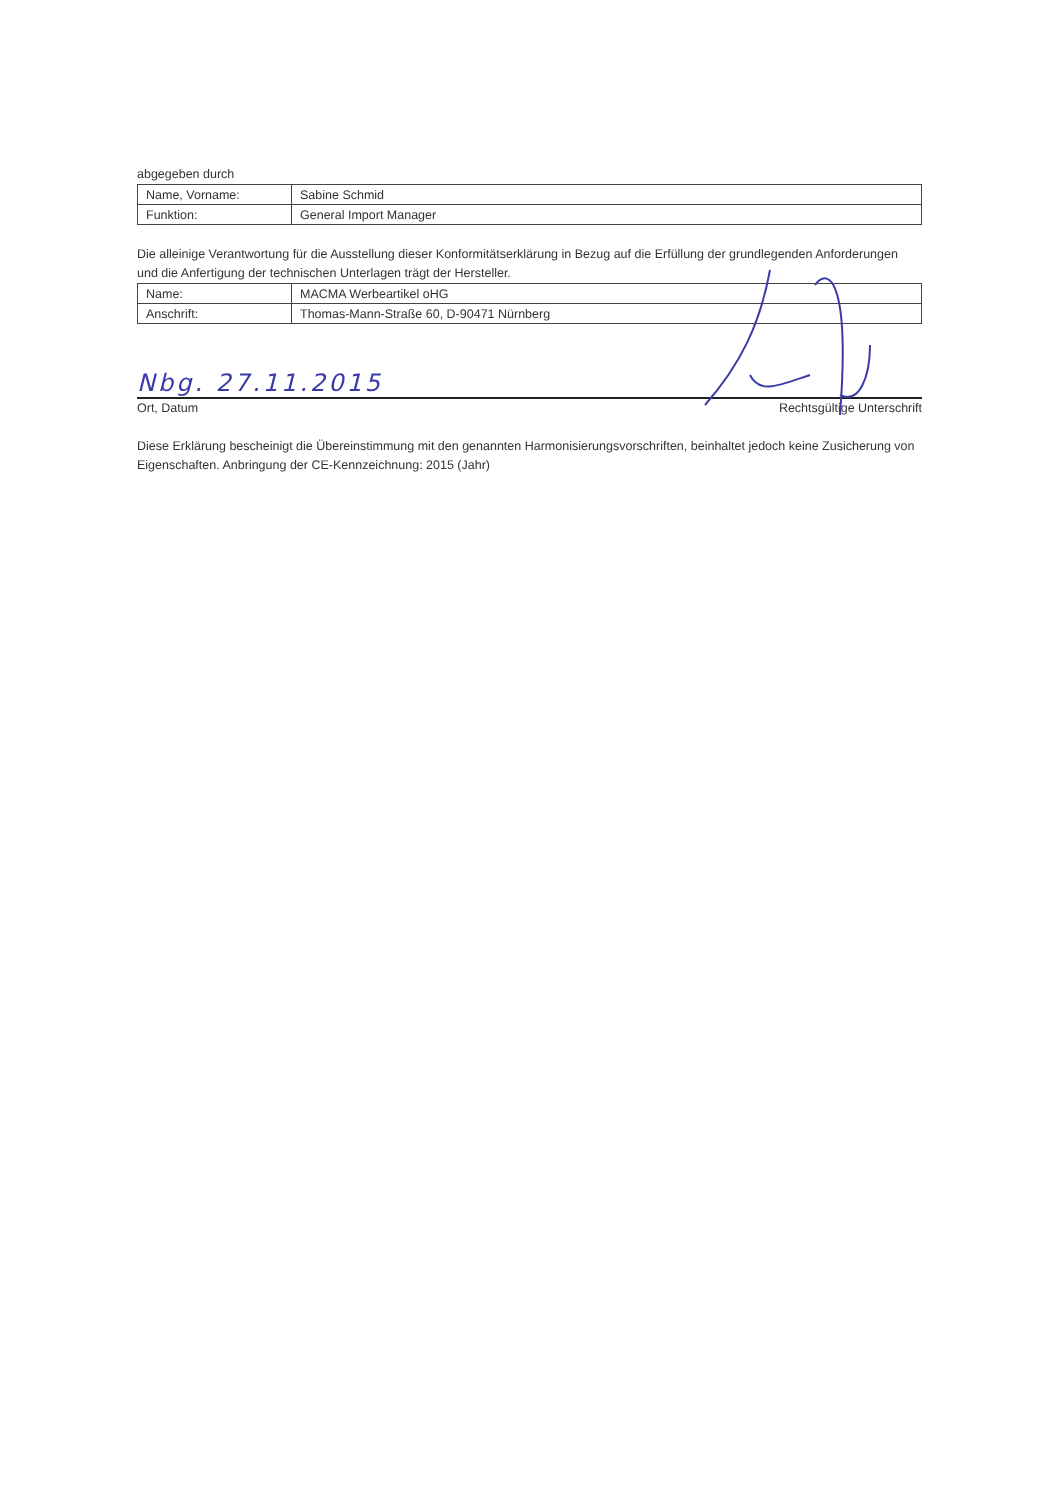abgegeben durch
| Name, Vorname: | Sabine Schmid |
| Funktion: | General Import Manager |
Die alleinige Verantwortung für die Ausstellung dieser Konformitätserklärung in Bezug auf die Erfüllung der grundlegenden Anforderungen und die Anfertigung der technischen Unterlagen trägt der Hersteller.
| Name: | MACMA Werbeartikel oHG |
| Anschrift: | Thomas-Mann-Straße 60, D-90471 Nürnberg |
Nbg. 27.11.2015
Ort, Datum Rechtsgültige Unterschrift
Diese Erklärung bescheinigt die Übereinstimmung mit den genannten Harmonisierungsvorschriften, beinhaltet jedoch keine Zusicherung von Eigenschaften. Anbringung der CE-Kennzeichnung: 2015 (Jahr)